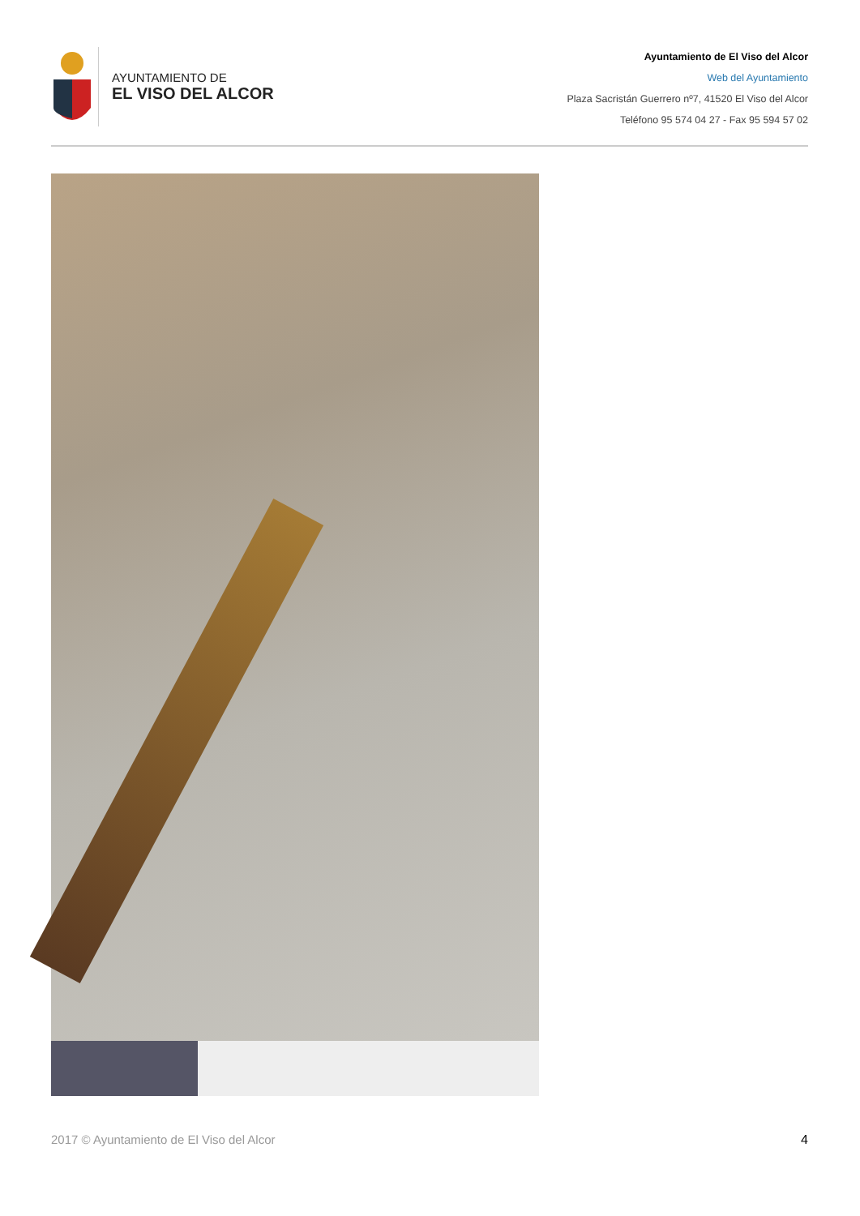AYUNTAMIENTO DE
EL VISO DEL ALCOR
Ayuntamiento de El Viso del Alcor
Web del Ayuntamiento
Plaza Sacristán Guerrero nº7, 41520 El Viso del Alcor
Teléfono 95 574 04 27 - Fax 95 594 57 02
2017 © Ayuntamiento de El Viso del Alcor 4